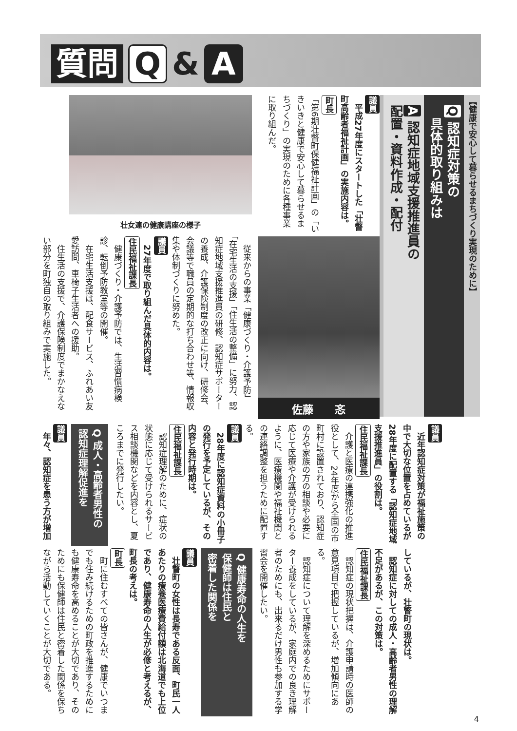質問 Q & A
【健康で安心して暮らせるまちづくり実現のために】
Q 認知症対策の
　具体的取り組みは
A 認知症地域支援推進員の
配置・資料作成・配付
議員
　平成27年度にスタートした「壮瞥町高齢者福祉計画」の実施内容は。
町長
「第6期壮瞥町保健福祉計画」の「いきいきと健康で安心して暮らせるまちづくり」の実現のために各種事業に取り組んだ。
壮女連の健康講座の様子
佐藤　　忞
　従来からの事業「健康づくり・介護予防」「在宅生活の支援」「住生活の整備」に努力、認知症地域支援推進員の研修、認知症サポーターの養成、介護保険制度の改正に向け、研修会、会議等で職員の定期的な打ち合わせ等、情報収集や体制づくりに努めた。
議員
　27年度で取り組んだ具体的内容は。
住民福祉課長
　健康づくり・介護予防では、生活習慣病検診、転倒予防教室等の開催。
　在宅生活支援は、配食サービス、ふれあい友愛訪問、車椅子生活者への援助。
　住生活の支援で、介護保険制度でまかなえない部分を町独自の取り組みで実施した。
議員
　近年認知症対策が福祉施策の中で大切な位置を占めているが28年度に配置する「認知症地域支援推進員」の役割は。
住民福祉課長
　介護と医療の連携強化の推進役として、24年度から全国の市町村に設置されており、認知症の方や家族の方の相談や必要に応じて医療や介護が受けられるように、医療機関や福祉機関との連絡調整を担うために配置する。
議員
　28年度に認知症資料の小冊子の発行を予定しているが、その内容と発行時期は。
住民福祉課長
　認知症理解のために、症状の状態に応じて受けられるサービス相談機関などを内容とし、夏ころまでに発行したい。
Q 成人・高齢者男性の
認知症理解促進を
議員
　年々、認知症を患う方が増加
しているが、壮瞥町の現状は。
　認知症に対しての成人・高齢者男性の理解不足があるが、この対策は。
住民福祉課長
　認知症の現状把握は、介護申請時の医師の意見項目で把握しているが、増加傾向にある。
　認知症について理解を深めるためにサポーター養成をしているが、家庭内での良き理解者のためにも、出来るだけ男性も参加する学習会を開催したい。
Q 健康寿命の人生を
保健師は住民と
密着した関係を
議員
　壮瞥町の女性は長寿である反面、町民一人あたりの療養医療費給付額は北海道でも上位であり、健康寿命の人生が必修と考えるが、町長の考えは。
町長
　町に住むすべての皆さんが、健康でいつまでも住み続けるための町政を推進するためにも健康寿命を高めることが大切であり、そのためにも保健師は住民と密着した関係を保ちながら活動していくことが大切である。
4